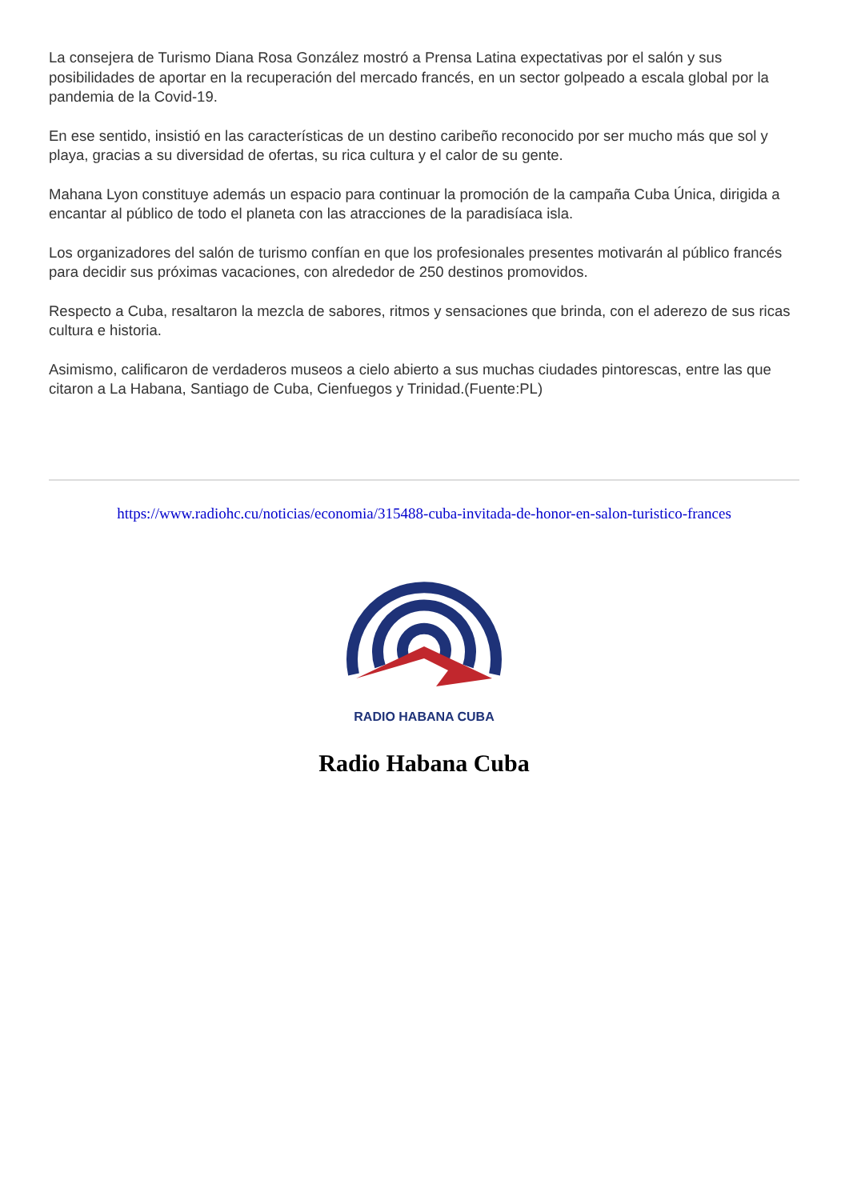La consejera de Turismo Diana Rosa González mostró a Prensa Latina expectativas por el salón y sus posibilidades de aportar en la recuperación del mercado francés, en un sector golpeado a escala global por la pandemia de la Covid-19.
En ese sentido, insistió en las características de un destino caribeño reconocido por ser mucho más que sol y playa, gracias a su diversidad de ofertas, su rica cultura y el calor de su gente.
Mahana Lyon constituye además un espacio para continuar la promoción de la campaña Cuba Única, dirigida a encantar al público de todo el planeta con las atracciones de la paradisíaca isla.
Los organizadores del salón de turismo confían en que los profesionales presentes motivarán al público francés para decidir sus próximas vacaciones, con alrededor de 250 destinos promovidos.
Respecto a Cuba, resaltaron la mezcla de sabores, ritmos y sensaciones que brinda, con el aderezo de sus ricas cultura e historia.
Asimismo, calificaron de verdaderos museos a cielo abierto a sus muchas ciudades pintorescas, entre las que citaron a La Habana, Santiago de Cuba, Cienfuegos y Trinidad.(Fuente:PL)
https://www.radiohc.cu/noticias/economia/315488-cuba-invitada-de-honor-en-salon-turistico-frances
RADIO HABANA CUBA
Radio Habana Cuba